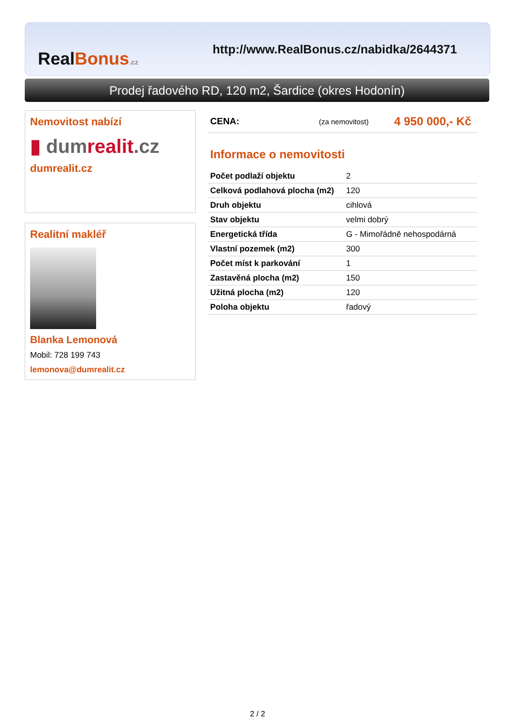Real Bonus.cz
http://www.RealBonus.cz/nabidka/2644371
Prodej řadového RD, 120 m2, Šardice (okres Hodonín)
Nemovitost nabízí
▮ dumrealit.cz
dumrealit.cz
Realitní makléř
Blanka Lemonová
Mobil: 728 199 743
lemonova@dumrealit.cz
CENA: (za nemovitost) 4 950 000,- Kč
Informace o nemovitosti
| Počet podlaží objektu | 2 |
| Celková podlahová plocha (m2) | 120 |
| Druh objektu | cihlová |
| Stav objektu | velmi dobrý |
| Energetická třída | G - Mimořádně nehospodárná |
| Vlastní pozemek (m2) | 300 |
| Počet míst k parkování | 1 |
| Zastavěná plocha (m2) | 150 |
| Užitná plocha (m2) | 120 |
| Poloha objektu | řadový |
2 / 2